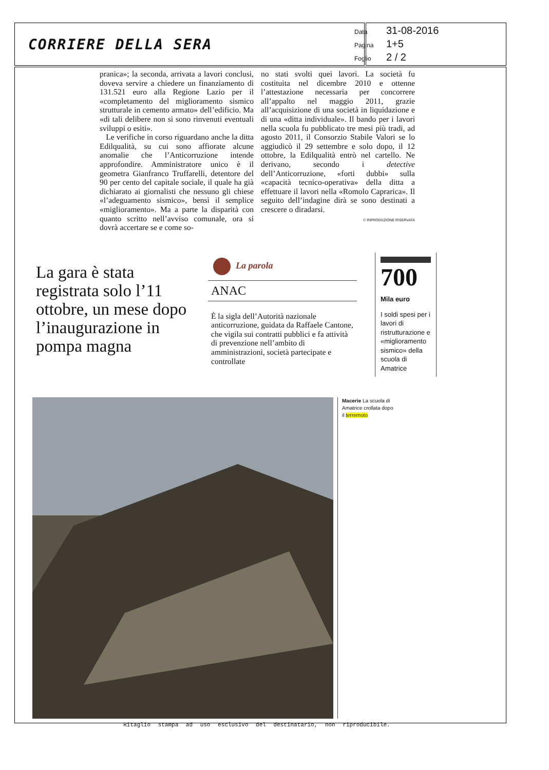CORRIERE DELLA SERA
Data 31-08-2016
Pagina 1+5
Foglio 2 / 2
pranica»; la seconda, arrivata a lavori conclusi, doveva servire a chiedere un finanziamento di 131.521 euro alla Regione Lazio per il «completamento del miglioramento sismico strutturale in cemento armato» dell’edificio. Ma «di tali delibere non si sono rinvenuti eventuali sviluppi o esiti».
Le verifiche in corso riguardano anche la ditta Edilqualità, su cui sono affiorate alcune anomalie che l’Anticorruzione intende approfondire. Amministratore unico è il geometra Gianfranco Truffarelli, detentore del 90 per cento del capitale sociale, il quale ha già dichiarato ai giornalisti che nessuno gli chiese «l’adeguamento sismico», bensì il semplice «miglioramento». Ma a parte la disparità con quanto scritto nell’avviso comunale, ora si dovrà accertare se e come so-
no stati svolti quei lavori. La società fu costituita nel dicembre 2010 e ottenne l’attestazione necessaria per concorrere all’appalto nel maggio 2011, grazie all’acquisizione di una società in liquidazione e di una «ditta individuale». Il bando per i lavori nella scuola fu pubblicato tre mesi più tradi, ad agosto 2011, il Consorzio Stabile Valori se lo aggiudicò il 29 settembre e solo dopo, il 12 ottobre, la Edilqualità entrò nel cartello. Ne derivano, secondo i detective dell’Anticorruzione, «forti dubbi» sulla «capacità tecnico-operativa» della ditta a effettuare il lavori nella «Romolo Caprarica». Il seguito dell’indagine dirà se sono destinati a crescere o diradarsi.
© RIPRODUZIONE RISERVATA
La gara è stata registrata solo l’11 ottobre, un mese dopo l’inaugurazione in pompa magna
La parola
ANAC
È la sigla dell’Autorità nazionale anticorruzione, guidata da Raffaele Cantone, che vigila sui contratti pubblici e fa attività di prevenzione nell’ambito di amministrazioni, società partecipate e controllate
700
Mila euro
I soldi spesi per i lavori di ristrutturazione e «miglioramento sismico» della scuola di Amatrice
Macerie La scuola di Amatrice crollata dopo il terremoto
Ritaglio stampa ad uso esclusivo del destinatario, non riproducibile.